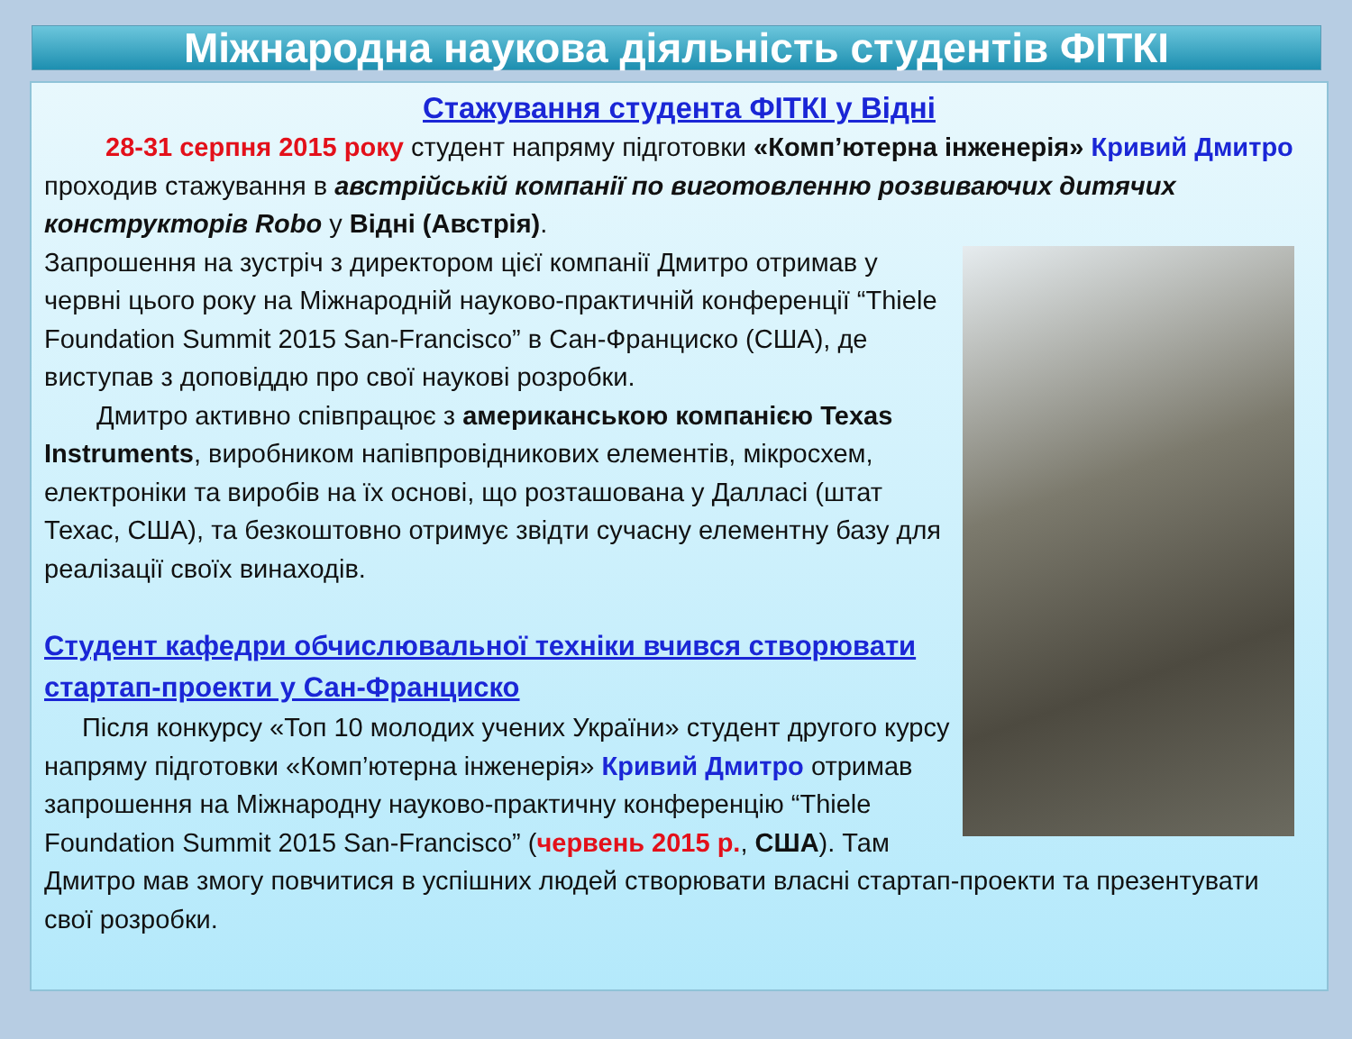Міжнародна наукова діяльність студентів ФІТКІ
Стажування студента ФІТКІ у Відні
28-31 серпня 2015 року студент напряму підготовки «Комп’ютерна інженерія» Кривий Дмитро проходив стажування в австрійській компанії по виготовленню розвиваючих дитячих конструкторів Robo у Відні (Австрія).
Запрошення на зустріч з директором цієї компанії Дмитро отримав у червні цього року на Міжнародній науково-практичній конференції “Thiele Foundation Summit 2015 San-Francisco” в Сан-Франциско (США), де виступав з доповіддю про свої наукові розробки.
Дмитро активно співпрацює з американською компанією Texas Instruments, виробником напівпровідникових елементів, мікросхем, електроніки та виробів на їх основі, що розташована у Далласі (штат Техас, США), та безкоштовно отримує звідти сучасну елементну базу для реалізації своїх винаходів.
Студент кафедри обчислювальної техніки вчився створювати стартап-проекти у Сан-Франциско
Після конкурсу «Топ 10 молодих учених України» студент другого курсу напряму підготовки «Комп’ютерна інженерія» Кривий Дмитро отримав запрошення на Міжнародну науково-практичну конференцію “Thiele Foundation Summit 2015 San-Francisco” (червень 2015 р., США). Там Дмитро мав змогу повчитися в успішних людей створювати власні стартап-проекти та презентувати свої розробки.